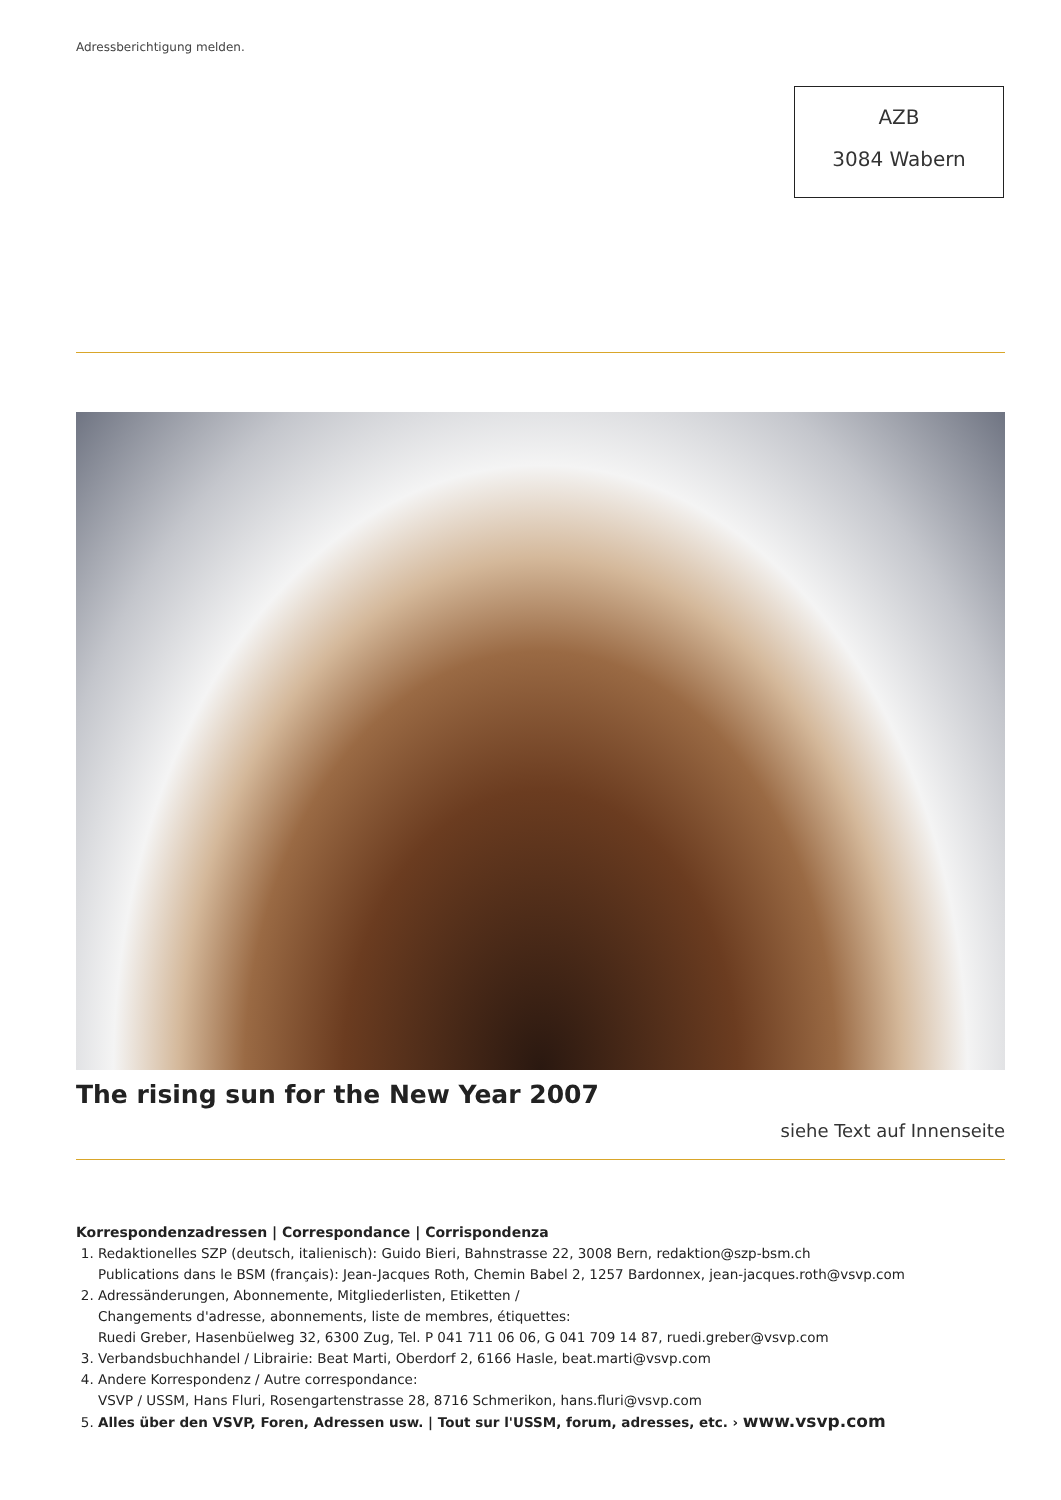Adressberichtigung melden.
AZB
3084 Wabern
The rising sun for the New Year 2007
siehe Text auf Innenseite
Korrespondenzadressen | Correspondance | Corrispondenza
1. Redaktionelles SZP (deutsch, italienisch): Guido Bieri, Bahnstrasse 22, 3008 Bern, redaktion@szp-bsm.ch
Publications dans le BSM (français): Jean-Jacques Roth, Chemin Babel 2, 1257 Bardonnex, jean-jacques.roth@vsvp.com
2. Adressänderungen, Abonnemente, Mitgliederlisten, Etiketten /
Changements d'adresse, abonnements, liste de membres, étiquettes:
Ruedi Greber, Hasenbüelweg 32, 6300 Zug, Tel. P 041 711 06 06, G 041 709 14 87, ruedi.greber@vsvp.com
3. Verbandsbuchhandel / Librairie: Beat Marti, Oberdorf 2, 6166 Hasle, beat.marti@vsvp.com
4. Andere Korrespondenz / Autre correspondance:
VSVP / USSM, Hans Fluri, Rosengartenstrasse 28, 8716 Schmerikon, hans.fluri@vsvp.com
5. Alles über den VSVP, Foren, Adressen usw. | Tout sur l'USSM, forum, adresses, etc. › www.vsvp.com